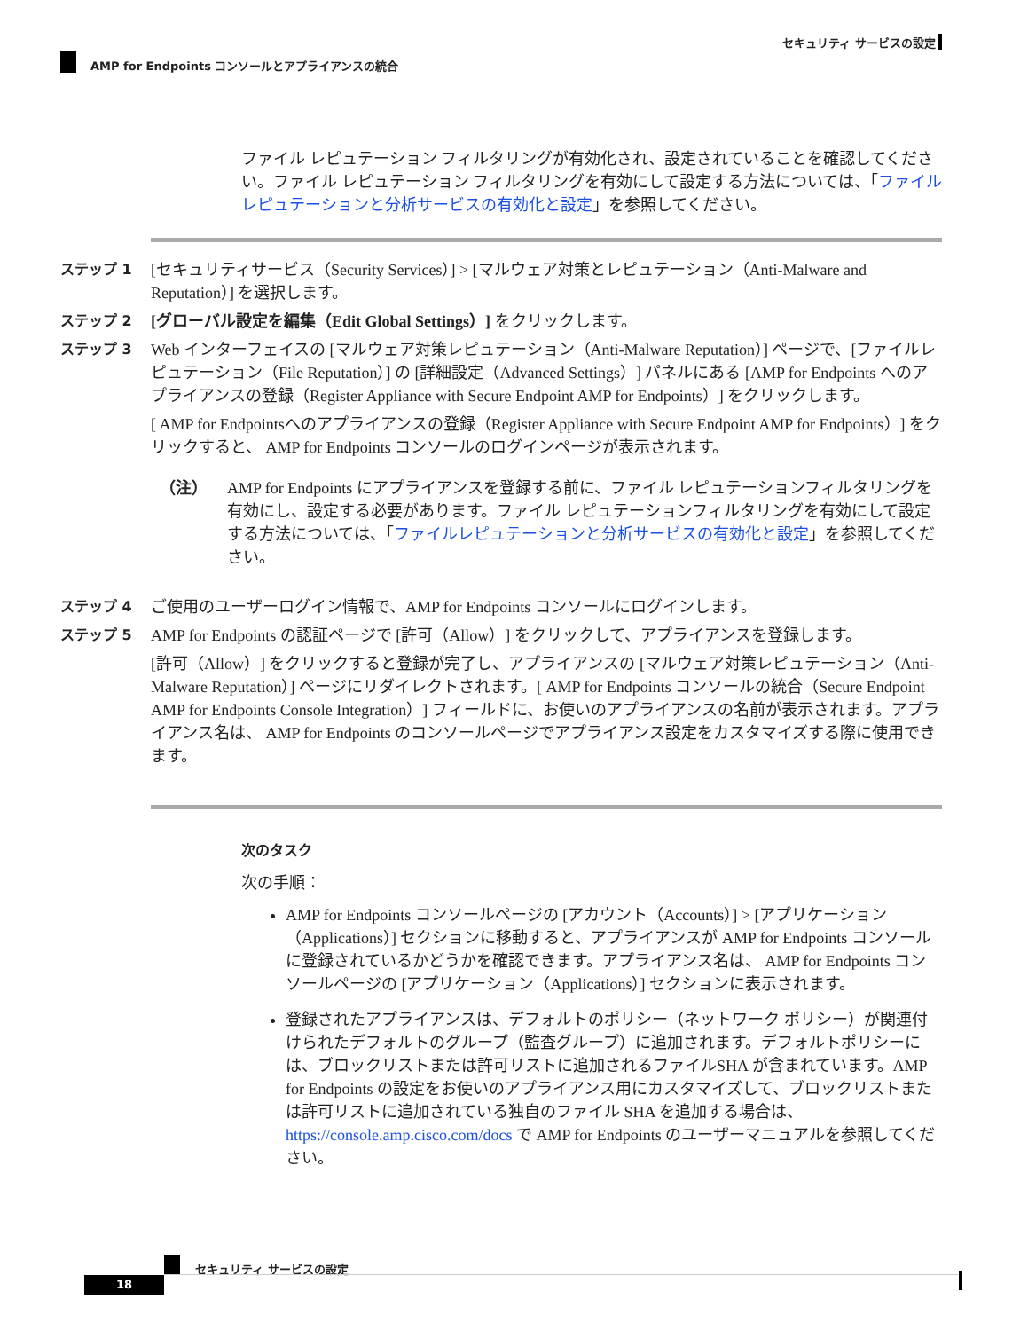セキュリティ サービスの設定
AMP for Endpoints コンソールとアプライアンスの統合
ファイル レピュテーション フィルタリングが有効化され、設定されていることを確認してください。ファイル レピュテーション フィルタリングを有効にして設定する方法については、「ファイルレピュテーションと分析サービスの有効化と設定」を参照してください。
ステップ 1 [セキュリティサービス（Security Services）] > [マルウェア対策とレピュテーション（Anti-Malware and Reputation）] を選択します。
ステップ 2 [グローバル設定を編集（Edit Global Settings）] をクリックします。
ステップ 3 Web インターフェイスの [マルウェア対策レピュテーション（Anti-Malware Reputation）] ページで、[ファイルレピュテーション（File Reputation）] の [詳細設定（Advanced Settings）] パネルにある [AMP for Endpoints へのアプライアンスの登録（Register Appliance with Secure Endpoint AMP for Endpoints）] をクリックします。
[ AMP for Endpointsへのアプライアンスの登録（Register Appliance with Secure Endpoint AMP for Endpoints）] をクリックすると、 AMP for Endpoints コンソールのログインページが表示されます。
（注） AMP for Endpoints にアプライアンスを登録する前に、ファイル レピュテーションフィルタリングを有効にし、設定する必要があります。ファイル レピュテーションフィルタリングを有効にして設定する方法については、「ファイルレピュテーションと分析サービスの有効化と設定」を参照してください。
ステップ 4 ご使用のユーザーログイン情報で、AMP for Endpoints コンソールにログインします。
ステップ 5 AMP for Endpoints の認証ページで [許可（Allow）] をクリックして、アプライアンスを登録します。
[許可（Allow）] をクリックすると登録が完了し、アプライアンスの [マルウェア対策レピュテーション（Anti-Malware Reputation）] ページにリダイレクトされます。[ AMP for Endpoints コンソールの統合（Secure Endpoint AMP for Endpoints Console Integration）] フィールドに、お使いのアプライアンスの名前が表示されます。アプライアンス名は、 AMP for Endpoints のコンソールページでアプライアンス設定をカスタマイズする際に使用できます。
次のタスク
次の手順：
AMP for Endpoints コンソールページの [アカウント（Accounts）] > [アプリケーション（Applications）] セクションに移動すると、アプライアンスが AMP for Endpoints コンソールに登録されているかどうかを確認できます。アプライアンス名は、 AMP for Endpoints コンソールページの [アプリケーション（Applications）] セクションに表示されます。
登録されたアプライアンスは、デフォルトのポリシー（ネットワーク ポリシー）が関連付けられたデフォルトのグループ（監査グループ）に追加されます。デフォルトポリシーには、ブロックリストまたは許可リストに追加されるファイルSHA が含まれています。AMP for Endpoints の設定をお使いのアプライアンス用にカスタマイズして、ブロックリストまたは許可リストに追加されている独自のファイル SHA を追加する場合は、https://console.amp.cisco.com/docs で AMP for Endpoints のユーザーマニュアルを参照してください。
セキュリティ サービスの設定
18